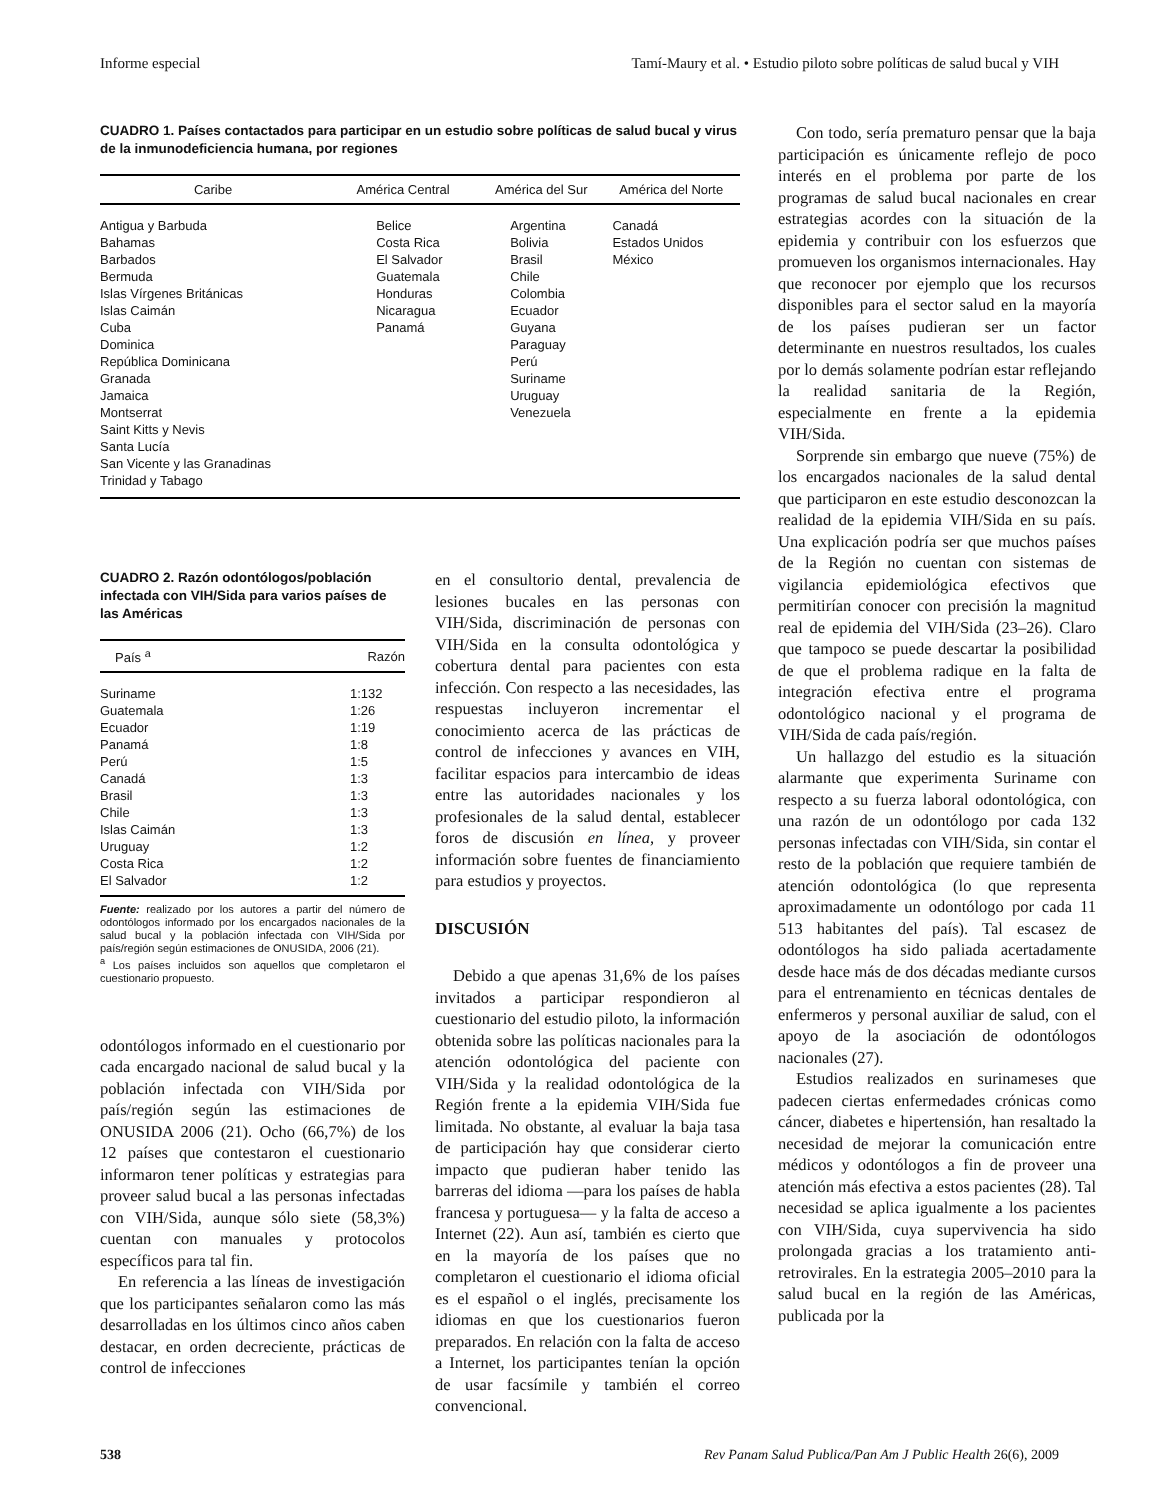Informe especial Tamí-Maury et al. • Estudio piloto sobre políticas de salud bucal y VIH
CUADRO 1. Países contactados para participar en un estudio sobre políticas de salud bucal y virus de la inmunodeficiencia humana, por regiones
| Caribe | América Central | América del Sur | América del Norte |
| --- | --- | --- | --- |
| Antigua y Barbuda Bahamas Barbados Bermuda Islas Vírgenes Británicas Islas Caimán Cuba Dominica República Dominicana Granada Jamaica Montserrat Saint Kitts y Nevis Santa Lucía San Vicente y las Granadinas Trinidad y Tabago | Belice Costa Rica El Salvador Guatemala Honduras Nicaragua Panamá | Argentina Bolivia Brasil Chile Colombia Ecuador Guyana Paraguay Perú Suriname Uruguay Venezuela | Canadá Estados Unidos México |
CUADRO 2. Razón odontólogos/población infectada con VIH/Sida para varios países de las Américas
| País <sup>a</sup> | Razón |
| --- | --- |
| Suriname Guatemala Ecuador Panamá Perú Canadá Brasil Chile Islas Caimán Uruguay Costa Rica El Salvador | 1:132 1:26 1:19 1:8 1:5 1:3 1:3 1:3 1:3 1:2 1:2 1:2 |
Fuente: realizado por los autores a partir del número de odontólogos informado por los encargados nacionales de la salud bucal y la población infectada con VIH/Sida por país/región según estimaciones de ONUSIDA, 2006 (21).
<sup>a</sup> Los países incluidos son aquellos que completaron el cuestionario propuesto.
odontólogos informado en el cuestionario por cada encargado nacional de salud bucal y la población infectada con VIH/Sida por país/región según las estimaciones de ONUSIDA 2006 (21). Ocho (66,7%) de los 12 países que contestaron el cuestionario informaron tener políticas y estrategias para proveer salud bucal a las personas infectadas con VIH/Sida, aunque sólo siete (58,3%) cuentan con manuales y protocolos específicos para tal fin.
En referencia a las líneas de investigación que los participantes señalaron como las más desarrolladas en los últimos cinco años caben destacar, en orden decreciente, prácticas de control de infecciones
en el consultorio dental, prevalencia de lesiones bucales en las personas con VIH/Sida, discriminación de personas con VIH/Sida en la consulta odontológica y cobertura dental para pacientes con esta infección. Con respecto a las necesidades, las respuestas incluyeron incrementar el conocimiento acerca de las prácticas de control de infecciones y avances en VIH, facilitar espacios para intercambio de ideas entre las autoridades nacionales y los profesionales de la salud dental, establecer foros de discusión en línea, y proveer información sobre fuentes de financiamiento para estudios y proyectos.
DISCUSIÓN
Debido a que apenas 31,6% de los países invitados a participar respondieron al cuestionario del estudio piloto, la información obtenida sobre las políticas nacionales para la atención odontológica del paciente con VIH/Sida y la realidad odontológica de la Región frente a la epidemia VIH/Sida fue limitada. No obstante, al evaluar la baja tasa de participación hay que considerar cierto impacto que pudieran haber tenido las barreras del idioma —para los países de habla francesa y portuguesa— y la falta de acceso a Internet (22). Aun así, también es cierto que en la mayoría de los países que no completaron el cuestionario el idioma oficial es el español o el inglés, precisamente los idiomas en que los cuestionarios fueron preparados. En relación con la falta de acceso a Internet, los participantes tenían la opción de usar facsímile y también el correo convencional.
Con todo, sería prematuro pensar que la baja participación es únicamente reflejo de poco interés en el problema por parte de los programas de salud bucal nacionales en crear estrategias acordes con la situación de la epidemia y contribuir con los esfuerzos que promueven los organismos internacionales. Hay que reconocer por ejemplo que los recursos disponibles para el sector salud en la mayoría de los países pudieran ser un factor determinante en nuestros resultados, los cuales por lo demás solamente podrían estar reflejando la realidad sanitaria de la Región, especialmente en frente a la epidemia VIH/Sida.
Sorprende sin embargo que nueve (75%) de los encargados nacionales de la salud dental que participaron en este estudio desconozcan la realidad de la epidemia VIH/Sida en su país. Una explicación podría ser que muchos países de la Región no cuentan con sistemas de vigilancia epidemiológica efectivos que permitirían conocer con precisión la magnitud real de epidemia del VIH/Sida (23–26). Claro que tampoco se puede descartar la posibilidad de que el problema radique en la falta de integración efectiva entre el programa odontológico nacional y el programa de VIH/Sida de cada país/región.
Un hallazgo del estudio es la situación alarmante que experimenta Suriname con respecto a su fuerza laboral odontológica, con una razón de un odontólogo por cada 132 personas infectadas con VIH/Sida, sin contar el resto de la población que requiere también de atención odontológica (lo que representa aproximadamente un odontólogo por cada 11 513 habitantes del país). Tal escasez de odontólogos ha sido paliada acertadamente desde hace más de dos décadas mediante cursos para el entrenamiento en técnicas dentales de enfermeros y personal auxiliar de salud, con el apoyo de la asociación de odontólogos nacionales (27).
Estudios realizados en surinameses que padecen ciertas enfermedades crónicas como cáncer, diabetes e hipertensión, han resaltado la necesidad de mejorar la comunicación entre médicos y odontólogos a fin de proveer una atención más efectiva a estos pacientes (28). Tal necesidad se aplica igualmente a los pacientes con VIH/Sida, cuya supervivencia ha sido prolongada gracias a los tratamiento anti-retrovirales. En la estrategia 2005–2010 para la salud bucal en la región de las Américas, publicada por la
538 Rev Panam Salud Publica/Pan Am J Public Health 26(6), 2009